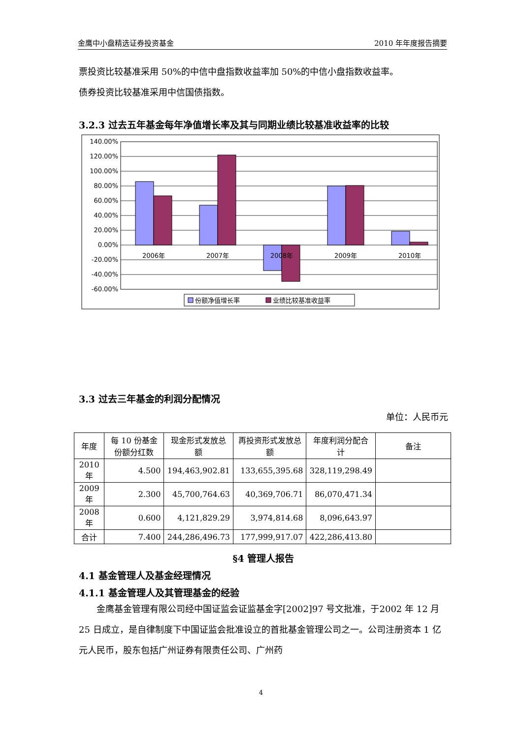金鹰中小盘精选证券投资基金 2010 年年度报告摘要
票投资比较基准采用 50%的中信中盘指数收益率加 50%的中信小盘指数收益率。
债券投资比较基准采用中信国债指数。
3.2.3 过去五年基金每年净值增长率及其与同期业绩比较基准收益率的比较
140.00%
120.00%
100.00%
80.00%
60.00%
40.00%
20.00%
0.00%
-20.00%
-40.00%
-60.00%
2006年
2007年
2008年
2009年
2010年
份额净值增长率
业绩比较基准收益率
3.3 过去三年基金的利润分配情况
单位：人民币元
| 年度 | 每 10 份基金份额分红数 | 现金形式发放总额 | 再投资形式发放总额 | 年度利润分配合计 | 备注 |
| --- | --- | --- | --- | --- | --- |
| 2010年 | 4.500 | 194,463,902.81 | 133,655,395.68 | 328,119,298.49 | |
| 2009年 | 2.300 | 45,700,764.63 | 40,369,706.71 | 86,070,471.34 | |
| 2008年 | 0.600 | 4,121,829.29 | 3,974,814.68 | 8,096,643.97 | |
| 合计 | 7.400 | 244,286,496.73 | 177,999,917.07 | 422,286,413.80 | |
§4 管理人报告
4.1 基金管理人及基金经理情况
4.1.1 基金管理人及其管理基金的经验
金鹰基金管理有限公司经中国证监会证监基金字[2002]97 号文批准，于2002 年 12 月 25 日成立，是自律制度下中国证监会批准设立的首批基金管理公司之一。公司注册资本 1 亿元人民币，股东包括广州证券有限责任公司、广州药
4